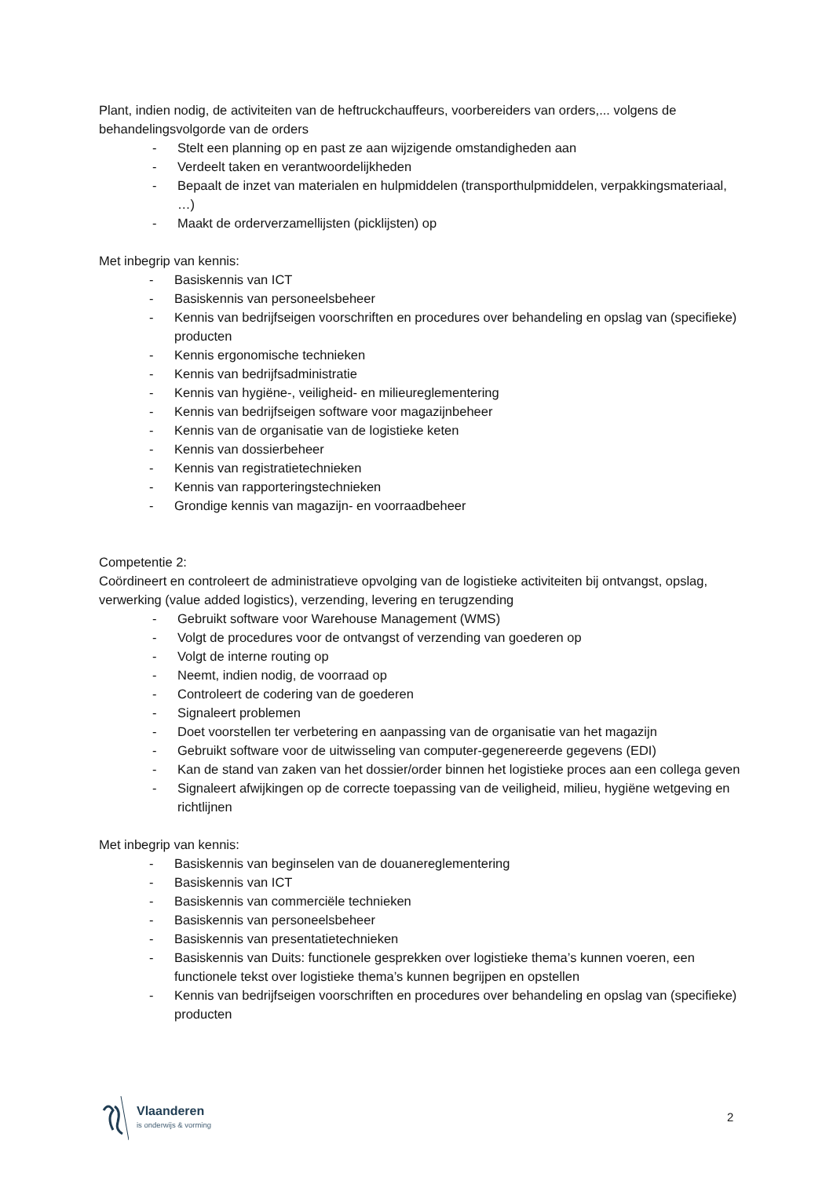Plant, indien nodig, de activiteiten van de heftruckchauffeurs, voorbereiders van orders,... volgens de behandelingsvolgorde van de orders
- Stelt een planning op en past ze aan wijzigende omstandigheden aan
- Verdeelt taken en verantwoordelijkheden
- Bepaalt de inzet van materialen en hulpmiddelen (transporthulpmiddelen, verpakkingsmateriaal, …)
- Maakt de orderverzamellijsten (picklijsten) op
Met inbegrip van kennis:
- Basiskennis van ICT
- Basiskennis van personeelsbeheer
- Kennis van bedrijfseigen voorschriften en procedures over behandeling en opslag van (specifieke) producten
- Kennis ergonomische technieken
- Kennis van bedrijfsadministratie
- Kennis van hygiëne-, veiligheid- en milieureglementering
- Kennis van bedrijfseigen software voor magazijnbeheer
- Kennis van de organisatie van de logistieke keten
- Kennis van dossierbeheer
- Kennis van registratietechnieken
- Kennis van rapporteringstechnieken
- Grondige kennis van magazijn- en voorraadbeheer
Competentie 2:
Coördineert en controleert de administratieve opvolging van de logistieke activiteiten bij ontvangst, opslag, verwerking (value added logistics), verzending, levering en terugzending
- Gebruikt software voor Warehouse Management (WMS)
- Volgt de procedures voor de ontvangst of verzending van goederen op
- Volgt de interne routing op
- Neemt, indien nodig, de voorraad op
- Controleert de codering van de goederen
- Signaleert problemen
- Doet voorstellen ter verbetering en aanpassing van de organisatie van het magazijn
- Gebruikt software voor de uitwisseling van computer-gegenereerde gegevens (EDI)
- Kan de stand van zaken van het dossier/order binnen het logistieke proces aan een collega geven
- Signaleert afwijkingen op de correcte toepassing van de veiligheid, milieu, hygiëne wetgeving en richtlijnen
Met inbegrip van kennis:
- Basiskennis van beginselen van de douanereglementering
- Basiskennis van ICT
- Basiskennis van commerciële technieken
- Basiskennis van personeelsbeheer
- Basiskennis van presentatietechnieken
- Basiskennis van Duits: functionele gesprekken over logistieke thema’s kunnen voeren, een functionele tekst over logistieke thema’s kunnen begrijpen en opstellen
- Kennis van bedrijfseigen voorschriften en procedures over behandeling en opslag van (specifieke) producten
Vlaanderen
is onderwijs & vorming
2